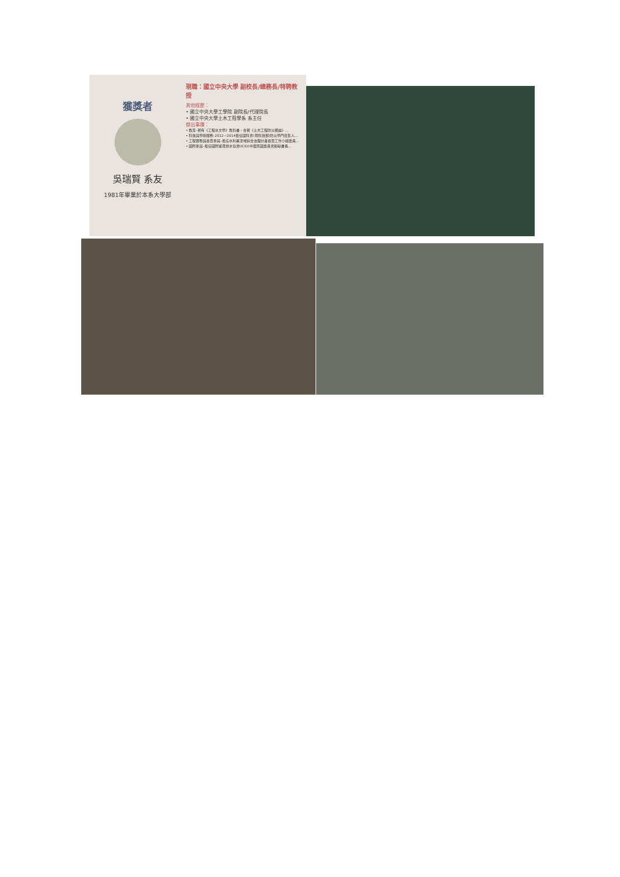獲獎者
吳瑞賢 系友
1981年畢業於本系大學部
現職：國立中央大學 副校長/總務長/特聘教授
其他經歷：
• 國立中央大學工學院 副院長/代理院長
• 國立中央大學土木工程學系 系主任
傑出事蹟：
• 教育-著有《工程水文學》教科書、合著《土木工程防災概論》…
• 科技與學術服務-2012~2014擔任國科會(現科技部)防災學門召集人…
• 工程實務與審查參與-擔任水利署流域綜合治理計畫審查工作小組委員…
• 國際參與-擔任國際灌溉排水協會(ICID)中華民國委員會副秘書長…